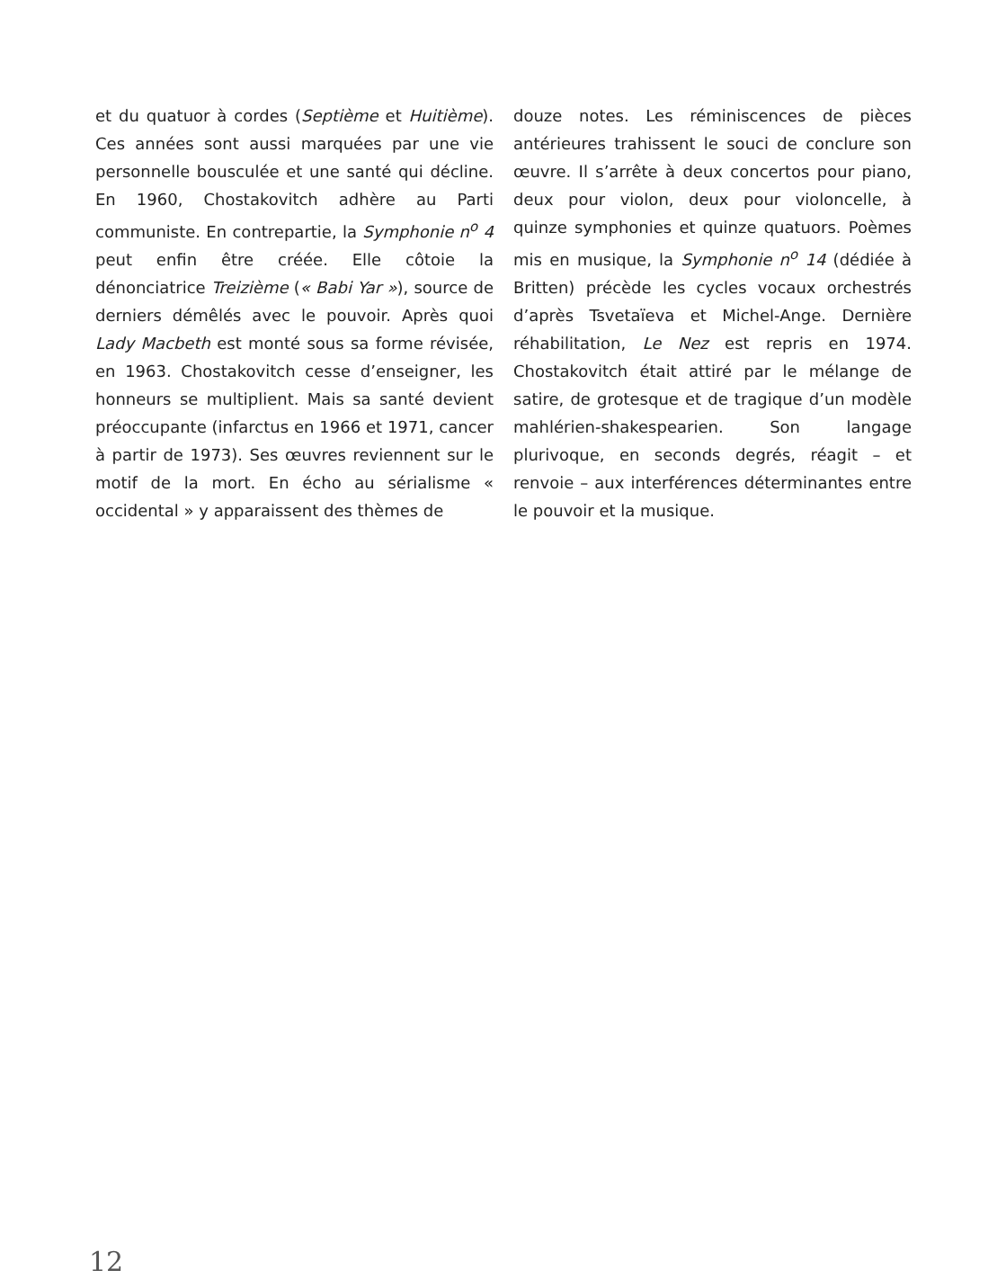et du quatuor à cordes (Septième et Huitième). Ces années sont aussi marquées par une vie personnelle bousculée et une santé qui décline. En 1960, Chostakovitch adhère au Parti communiste. En contrepartie, la Symphonie n<sup>o</sup> 4 peut enfin être créée. Elle côtoie la dénonciatrice Treizième (« Babi Yar »), source de derniers démêlés avec le pouvoir. Après quoi Lady Macbeth est monté sous sa forme révisée, en 1963. Chostakovitch cesse d’enseigner, les honneurs se multiplient. Mais sa santé devient préoccupante (infarctus en 1966 et 1971, cancer à partir de 1973). Ses œuvres reviennent sur le motif de la mort. En écho au sérialisme « occidental » y apparaissent des thèmes de
douze notes. Les réminiscences de pièces antérieures trahissent le souci de conclure son œuvre. Il s’arrête à deux concertos pour piano, deux pour violon, deux pour violoncelle, à quinze symphonies et quinze quatuors. Poèmes mis en musique, la Symphonie n<sup>o</sup> 14 (dédiée à Britten) précède les cycles vocaux orchestrés d’après Tsvetaïeva et Michel-Ange. Dernière réhabilitation, Le Nez est repris en 1974. Chostakovitch était attiré par le mélange de satire, de grotesque et de tragique d’un modèle mahlérien-shakespearien. Son langage plurivoque, en seconds degrés, réagit – et renvoie – aux interférences déterminantes entre le pouvoir et la musique.
12